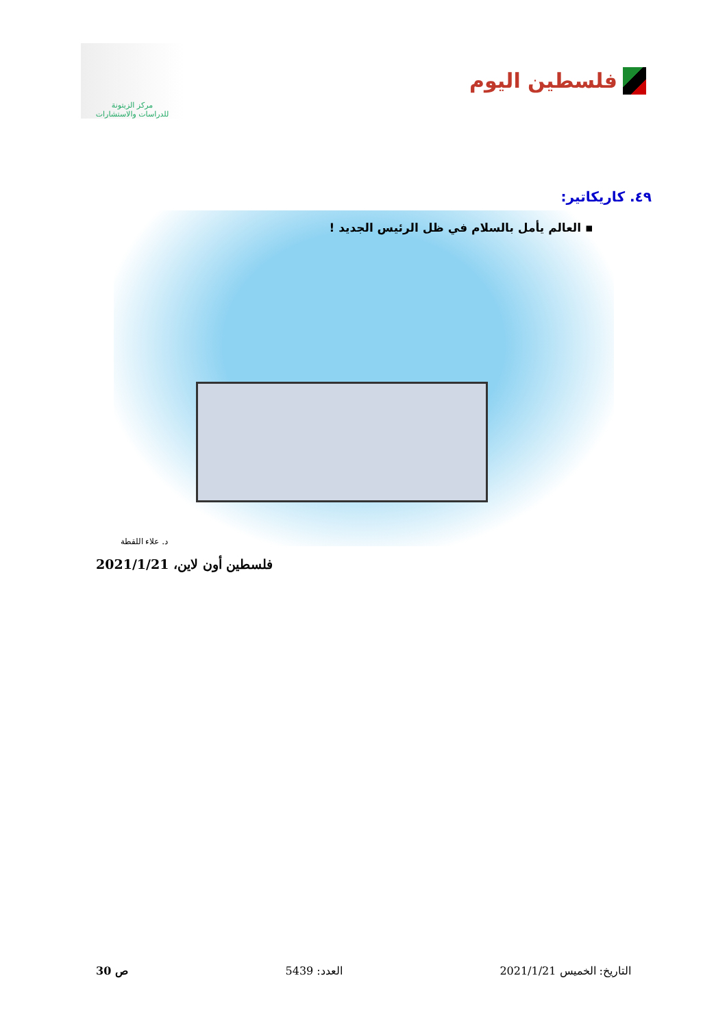فلسطين اليوم
مركز الزيتونة
للدراسات والاستشارات
٤٩. كاريكاتير:
▪ العالم يأمل بالسلام في ظل الرئيس الجديد !
د. علاء اللقطة
فلسطين أون لاين، 2021/1/21
التاريخ: الخميس 2021/1/21 العدد: 5439 ص 30